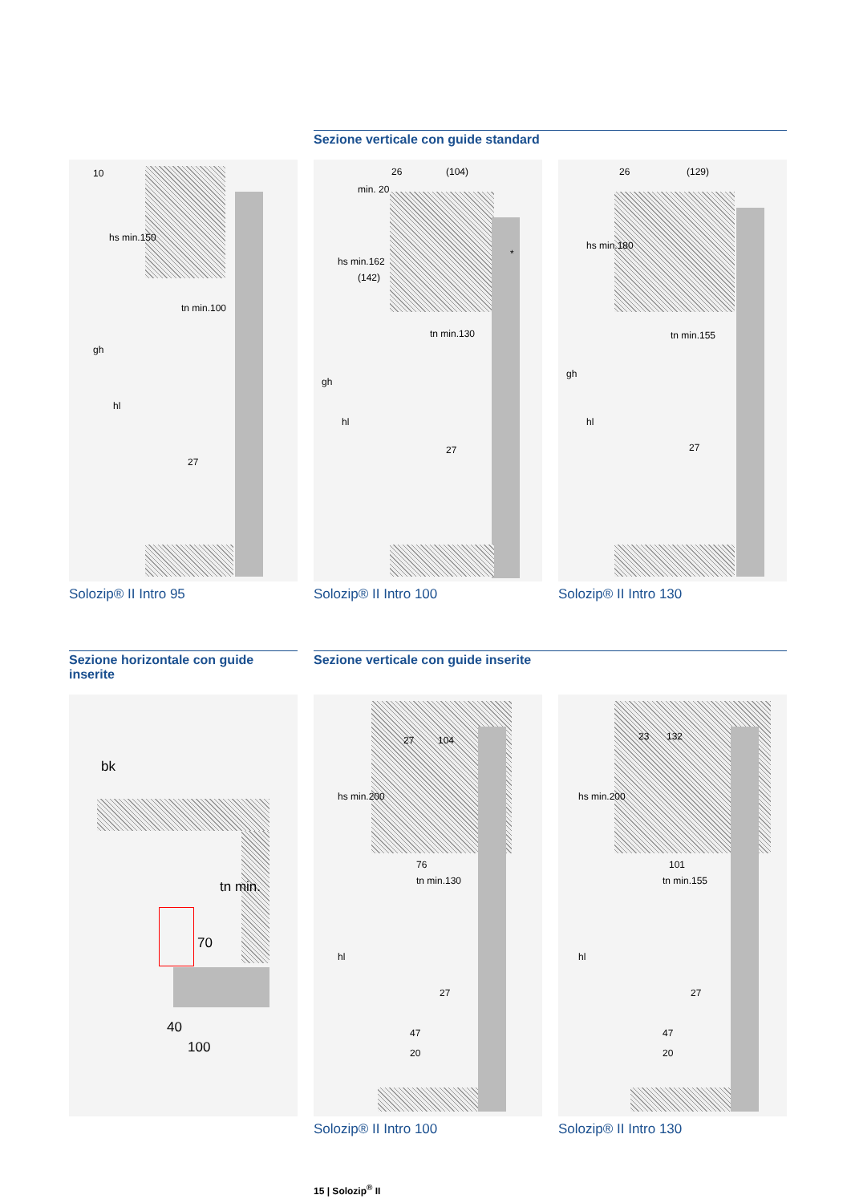Sezione verticale con guide standard
10
hs min.150
tn min.100
gh
hl
27
Solozip® II Intro 95
26 (104)
min. 20
hs min.162
(142)
tn min.130
gh
hl
27
*
Solozip® II Intro 100
26 (129)
hs min.180
tn min.155
gh
hl
27
Solozip® II Intro 130
Sezione horizontale con guide inserite
Sezione verticale con guide inserite
bk
tn min.
70
40
100
27 104
hs min.200
76
tn min.130
hl
27
47
20
Solozip® II Intro 100
23 132
hs min.200
101
tn min.155
hl
27
47
20
Solozip® II Intro 130
15 | Solozip<sup>®</sup> II